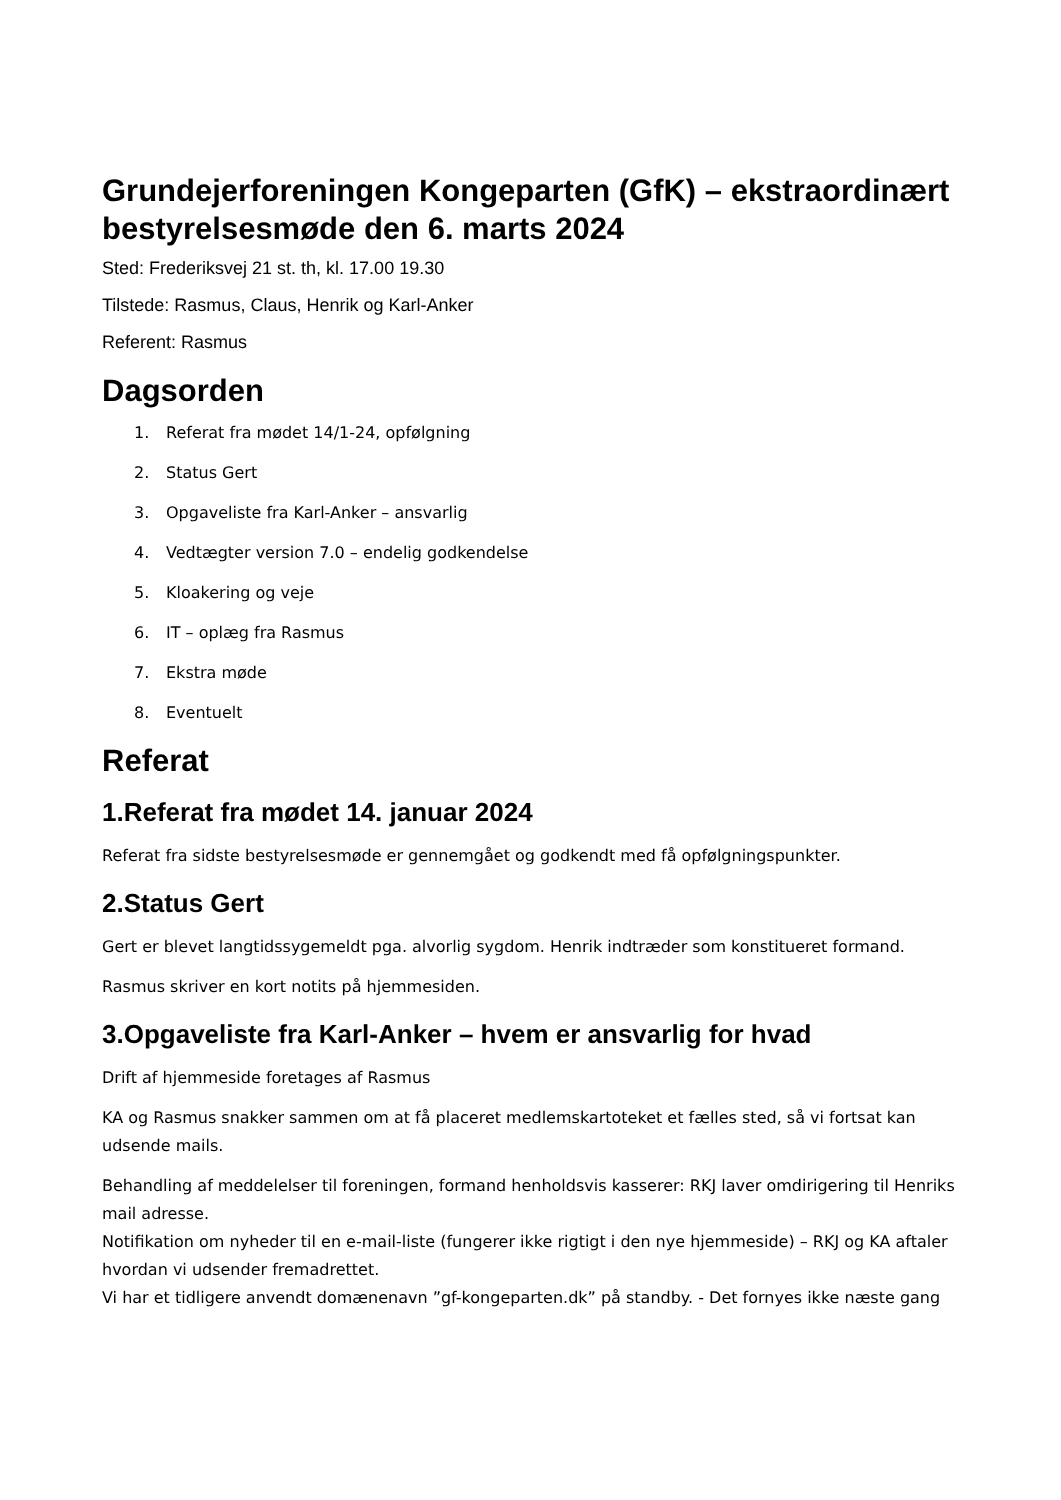Grundejerforeningen Kongeparten (GfK) – ekstraordinært bestyrelsesmøde den 6. marts 2024
Sted: Frederiksvej 21 st. th, kl. 17.00 19.30
Tilstede: Rasmus, Claus, Henrik og Karl-Anker
Referent: Rasmus
Dagsorden
1. Referat fra mødet 14/1-24, opfølgning
2. Status Gert
3. Opgaveliste fra Karl-Anker – ansvarlig
4. Vedtægter version 7.0 – endelig godkendelse
5. Kloakering og veje
6. IT – oplæg fra Rasmus
7. Ekstra møde
8. Eventuelt
Referat
1.Referat fra mødet 14. januar 2024
Referat fra sidste bestyrelsesmøde er gennemgået og godkendt med få opfølgningspunkter.
2.Status Gert
Gert er blevet langtidssygemeldt pga. alvorlig sygdom. Henrik indtræder som konstitueret formand.
Rasmus skriver en kort notits på hjemmesiden.
3.Opgaveliste fra Karl-Anker – hvem er ansvarlig for hvad
Drift af hjemmeside foretages af Rasmus
KA og Rasmus snakker sammen om at få placeret medlemskartoteket et fælles sted, så vi fortsat kan udsende mails.
Behandling af meddelelser til foreningen, formand henholdsvis kasserer: RKJ laver omdirigering til Henriks mail adresse.
Notifikation om nyheder til en e-mail-liste (fungerer ikke rigtigt i den nye hjemmeside) – RKJ og KA aftaler hvordan vi udsender fremadrettet.
Vi har et tidligere anvendt domænenavn ”gf-kongeparten.dk” på standby. - Det fornyes ikke næste gang